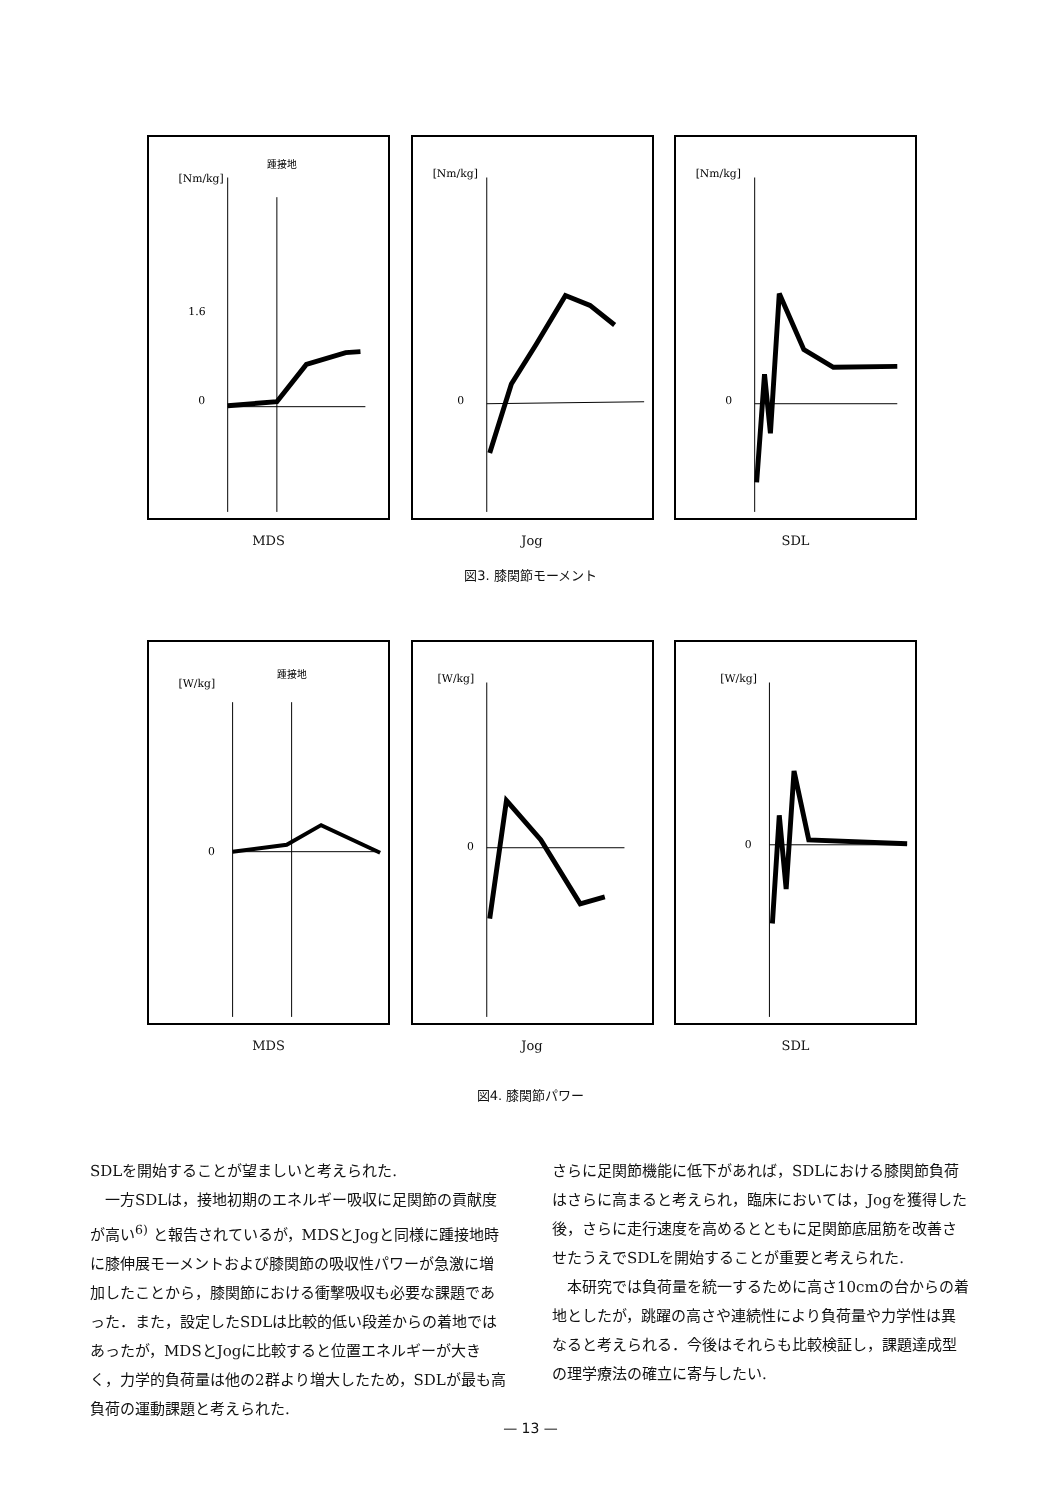[Nm/kg]
踵接地
0
1.6
MDS
[Nm/kg]
0
Jog
[Nm/kg]
0
SDL
図3. 膝関節モーメント
[W/kg]
踵接地
0
MDS
[W/kg]
0
Jog
[W/kg]
0
SDL
図4. 膝関節パワー
SDLを開始することが望ましいと考えられた.
　一方SDLは，接地初期のエネルギー吸収に足関節の貢献度が高い<sup>6)</sup> と報告されているが，MDSとJogと同様に踵接地時に膝伸展モーメントおよび膝関節の吸収性パワーが急激に増加したことから，膝関節における衝撃吸収も必要な課題であった．また，設定したSDLは比較的低い段差からの着地ではあったが，MDSとJogに比較すると位置エネルギーが大きく，力学的負荷量は他の2群より増大したため，SDLが最も高負荷の運動課題と考えられた.
さらに足関節機能に低下があれば，SDLにおける膝関節負荷はさらに高まると考えられ，臨床においては，Jogを獲得した後，さらに走行速度を高めるとともに足関節底屈筋を改善させたうえでSDLを開始することが重要と考えられた.
　本研究では負荷量を統一するために高さ10cmの台からの着地としたが，跳躍の高さや連続性により負荷量や力学性は異なると考えられる．今後はそれらも比較検証し，課題達成型の理学療法の確立に寄与したい.
— 13 —